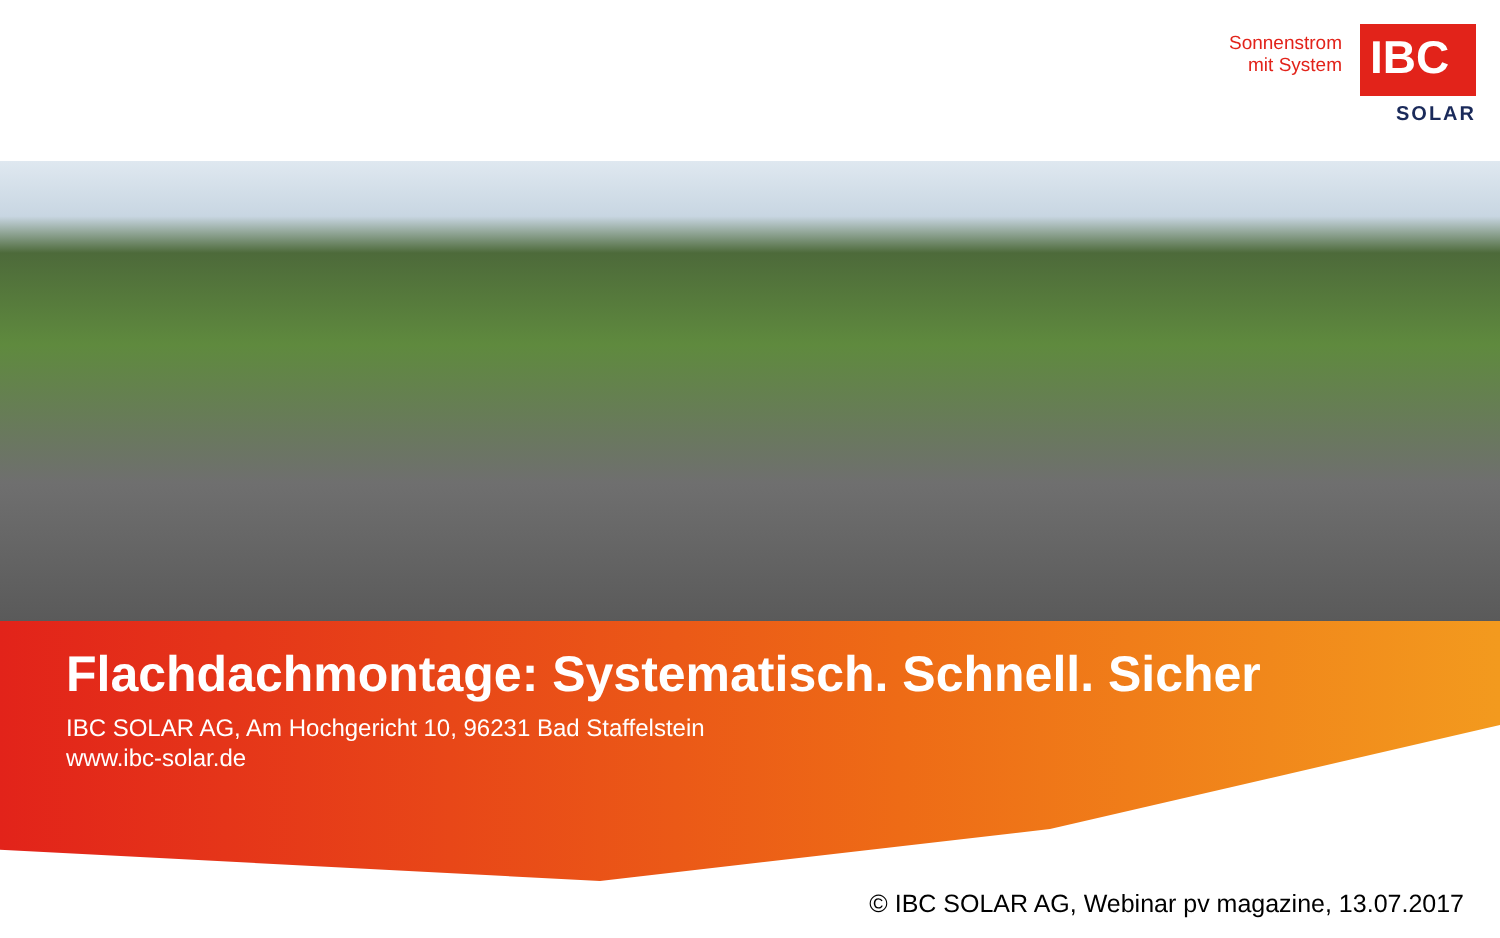Sonnenstrom
mit System
IBC
SOLAR
Flachdachmontage: Systematisch. Schnell. Sicher
IBC SOLAR AG, Am Hochgericht 10, 96231 Bad Staffelstein
www.ibc-solar.de
© IBC SOLAR AG, Webinar pv magazine, 13.07.2017